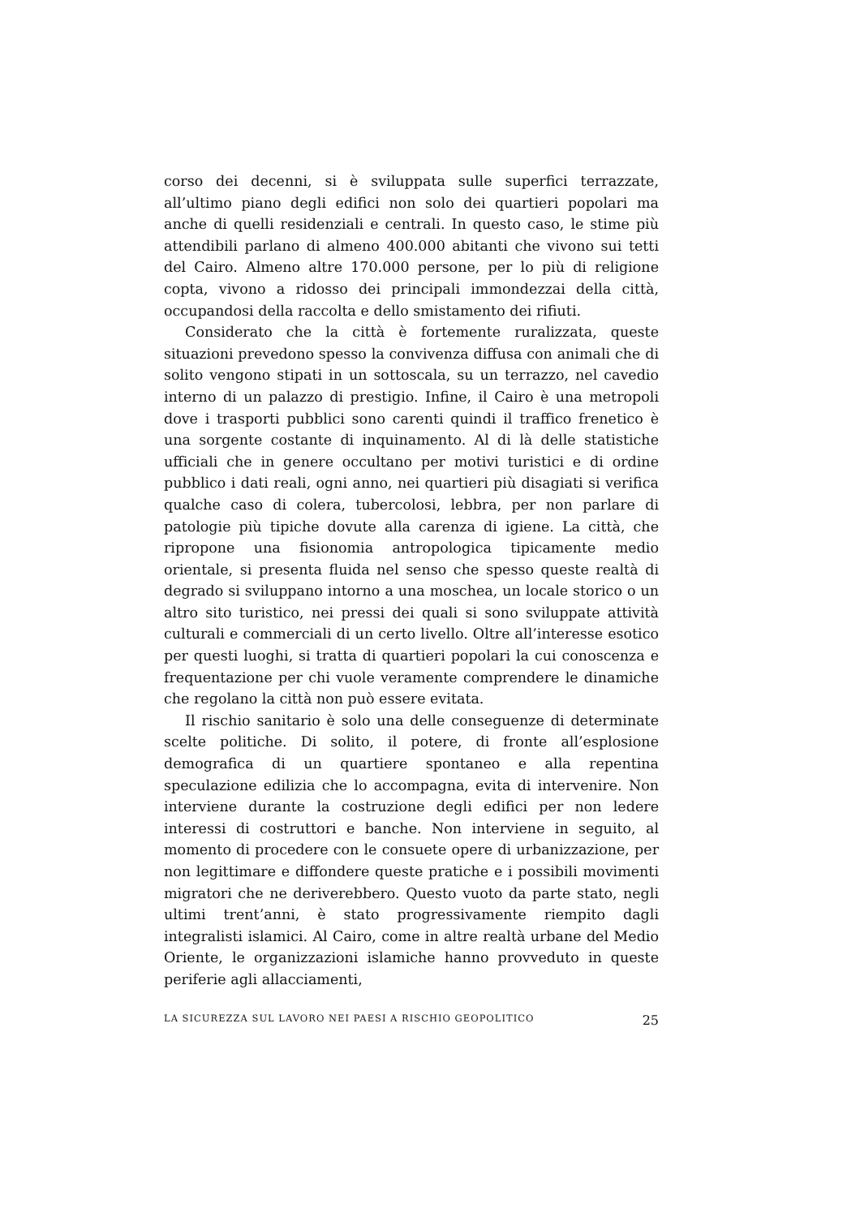corso dei decenni, si è sviluppata sulle superfici terrazzate, all’ultimo piano degli edifici non solo dei quartieri popolari ma anche di quelli residenziali e centrali. In questo caso, le stime più attendibili parlano di almeno 400.000 abitanti che vivono sui tetti del Cairo. Almeno altre 170.000 persone, per lo più di religione copta, vivono a ridosso dei principali immondezzai della città, occupandosi della raccolta e dello smistamento dei rifiuti.
Considerato che la città è fortemente ruralizzata, queste situazioni prevedono spesso la convivenza diffusa con animali che di solito vengono stipati in un sottoscala, su un terrazzo, nel cavedio interno di un palazzo di prestigio. Infine, il Cairo è una metropoli dove i trasporti pubblici sono carenti quindi il traffico frenetico è una sorgente costante di inquinamento. Al di là delle statistiche ufficiali che in genere occultano per motivi turistici e di ordine pubblico i dati reali, ogni anno, nei quartieri più disagiati si verifica qualche caso di colera, tubercolosi, lebbra, per non parlare di patologie più tipiche dovute alla carenza di igiene. La città, che ripropone una fisionomia antropologica tipicamente medio orientale, si presenta fluida nel senso che spesso queste realtà di degrado si sviluppano intorno a una moschea, un locale storico o un altro sito turistico, nei pressi dei quali si sono sviluppate attività culturali e commerciali di un certo livello. Oltre all’interesse esotico per questi luoghi, si tratta di quartieri popolari la cui conoscenza e frequentazione per chi vuole veramente comprendere le dinamiche che regolano la città non può essere evitata.
Il rischio sanitario è solo una delle conseguenze di determinate scelte politiche. Di solito, il potere, di fronte all’esplosione demografica di un quartiere spontaneo e alla repentina speculazione edilizia che lo accompagna, evita di intervenire. Non interviene durante la costruzione degli edifici per non ledere interessi di costruttori e banche. Non interviene in seguito, al momento di procedere con le consuete opere di urbanizzazione, per non legittimare e diffondere queste pratiche e i possibili movimenti migratori che ne deriverebbero. Questo vuoto da parte stato, negli ultimi trent’anni, è stato progressivamente riempito dagli integralisti islamici. Al Cairo, come in altre realtà urbane del Medio Oriente, le organizzazioni islamiche hanno provveduto in queste periferie agli allacciamenti,
LA SICUREZZA SUL LAVORO NEI PAESI A RISCHIO GEOPOLITICO 25